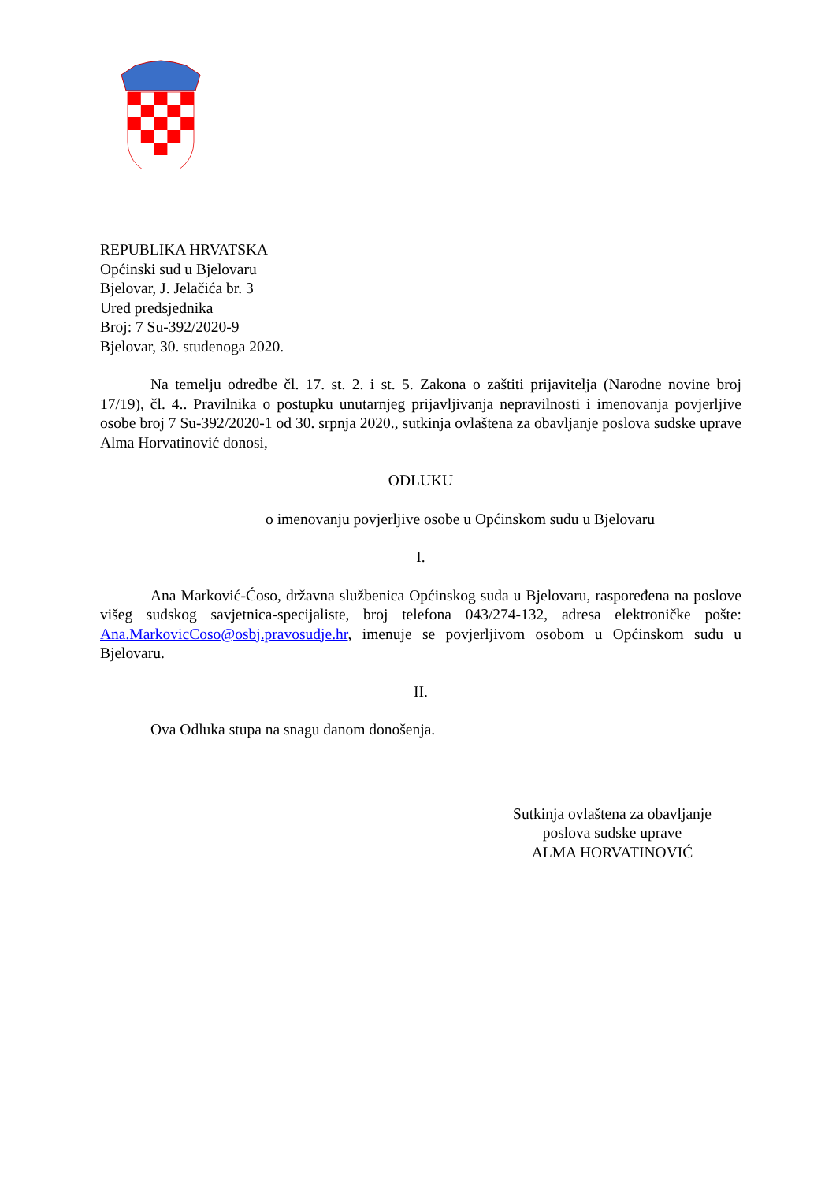REPUBLIKA HRVATSKA
Općinski sud u Bjelovaru
Bjelovar, J. Jelačića br. 3
Ured predsjednika
Broj: 7 Su-392/2020-9
Bjelovar, 30. studenoga 2020.
Na temelju odredbe čl. 17. st. 2. i st. 5. Zakona o zaštiti prijavitelja (Narodne novine broj 17/19), čl. 4.. Pravilnika o postupku unutarnjeg prijavljivanja nepravilnosti i imenovanja povjerljive osobe broj 7 Su-392/2020-1 od 30. srpnja 2020., sutkinja ovlaštena za obavljanje poslova sudske uprave Alma Horvatinović donosi,
ODLUKU
o imenovanju povjerljive osobe u Općinskom sudu u Bjelovaru
I.
Ana Marković-Ćoso, državna službenica Općinskog suda u Bjelovaru, raspoređena na poslove višeg sudskog savjetnica-specijaliste, broj telefona 043/274-132, adresa elektroničke pošte: Ana.MarkovicCoso@osbj.pravosudje.hr, imenuje se povjerljivom osobom u Općinskom sudu u Bjelovaru.
II.
Ova Odluka stupa na snagu danom donošenja.
Sutkinja ovlaštena za obavljanje
poslova sudske uprave
ALMA HORVATINOVIĆ